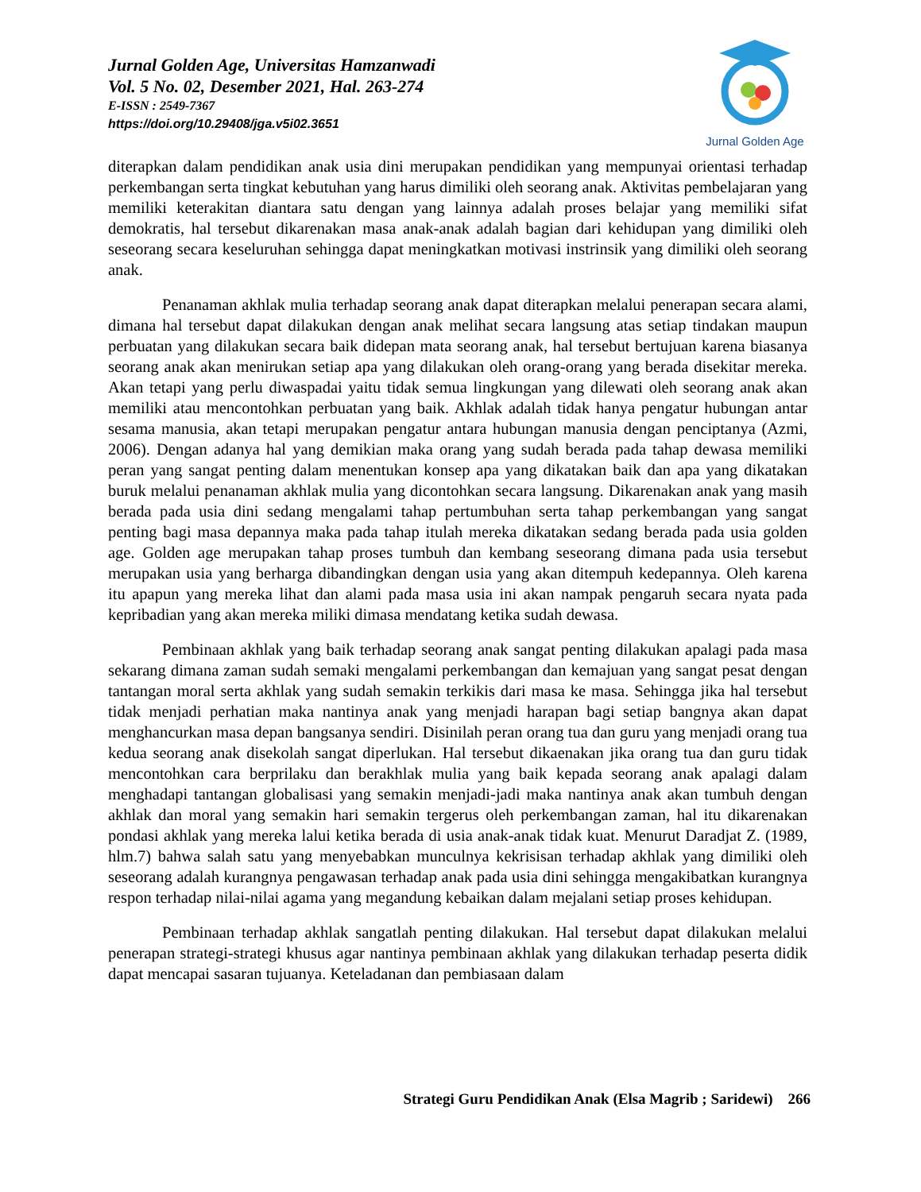Jurnal Golden Age, Universitas Hamzanwadi
Vol. 5 No. 02, Desember 2021, Hal. 263-274
E-ISSN : 2549-7367
https://doi.org/10.29408/jga.v5i02.3651
Jurnal Golden Age
diterapkan dalam pendidikan anak usia dini merupakan pendidikan yang mempunyai orientasi terhadap perkembangan serta tingkat kebutuhan yang harus dimiliki oleh seorang anak. Aktivitas pembelajaran yang memiliki keterakitan diantara satu dengan yang lainnya adalah proses belajar yang memiliki sifat demokratis, hal tersebut dikarenakan masa anak-anak adalah bagian dari kehidupan yang dimiliki oleh seseorang secara keseluruhan sehingga dapat meningkatkan motivasi instrinsik yang dimiliki oleh seorang anak.
Penanaman akhlak mulia terhadap seorang anak dapat diterapkan melalui penerapan secara alami, dimana hal tersebut dapat dilakukan dengan anak melihat secara langsung atas setiap tindakan maupun perbuatan yang dilakukan secara baik didepan mata seorang anak, hal tersebut bertujuan karena biasanya seorang anak akan menirukan setiap apa yang dilakukan oleh orang-orang yang berada disekitar mereka. Akan tetapi yang perlu diwaspadai yaitu tidak semua lingkungan yang dilewati oleh seorang anak akan memiliki atau mencontohkan perbuatan yang baik. Akhlak adalah tidak hanya pengatur hubungan antar sesama manusia, akan tetapi merupakan pengatur antara hubungan manusia dengan penciptanya (Azmi, 2006). Dengan adanya hal yang demikian maka orang yang sudah berada pada tahap dewasa memiliki peran yang sangat penting dalam menentukan konsep apa yang dikatakan baik dan apa yang dikatakan buruk melalui penanaman akhlak mulia yang dicontohkan secara langsung. Dikarenakan anak yang masih berada pada usia dini sedang mengalami tahap pertumbuhan serta tahap perkembangan yang sangat penting bagi masa depannya maka pada tahap itulah mereka dikatakan sedang berada pada usia golden age. Golden age merupakan tahap proses tumbuh dan kembang seseorang dimana pada usia tersebut merupakan usia yang berharga dibandingkan dengan usia yang akan ditempuh kedepannya. Oleh karena itu apapun yang mereka lihat dan alami pada masa usia ini akan nampak pengaruh secara nyata pada kepribadian yang akan mereka miliki dimasa mendatang ketika sudah dewasa.
Pembinaan akhlak yang baik terhadap seorang anak sangat penting dilakukan apalagi pada masa sekarang dimana zaman sudah semaki mengalami perkembangan dan kemajuan yang sangat pesat dengan tantangan moral serta akhlak yang sudah semakin terkikis dari masa ke masa. Sehingga jika hal tersebut tidak menjadi perhatian maka nantinya anak yang menjadi harapan bagi setiap bangnya akan dapat menghancurkan masa depan bangsanya sendiri. Disinilah peran orang tua dan guru yang menjadi orang tua kedua seorang anak disekolah sangat diperlukan. Hal tersebut dikaenakan jika orang tua dan guru tidak mencontohkan cara berprilaku dan berakhlak mulia yang baik kepada seorang anak apalagi dalam menghadapi tantangan globalisasi yang semakin menjadi-jadi maka nantinya anak akan tumbuh dengan akhlak dan moral yang semakin hari semakin tergerus oleh perkembangan zaman, hal itu dikarenakan pondasi akhlak yang mereka lalui ketika berada di usia anak-anak tidak kuat. Menurut Daradjat Z. (1989, hlm.7) bahwa salah satu yang menyebabkan munculnya kekrisisan terhadap akhlak yang dimiliki oleh seseorang adalah kurangnya pengawasan terhadap anak pada usia dini sehingga mengakibatkan kurangnya respon terhadap nilai-nilai agama yang megandung kebaikan dalam mejalani setiap proses kehidupan.
Pembinaan terhadap akhlak sangatlah penting dilakukan. Hal tersebut dapat dilakukan melalui penerapan strategi-strategi khusus agar nantinya pembinaan akhlak yang dilakukan terhadap peserta didik dapat mencapai sasaran tujuanya. Keteladanan dan pembiasaan dalam
Strategi Guru Pendidikan Anak (Elsa Magrib ; Saridewi) 266